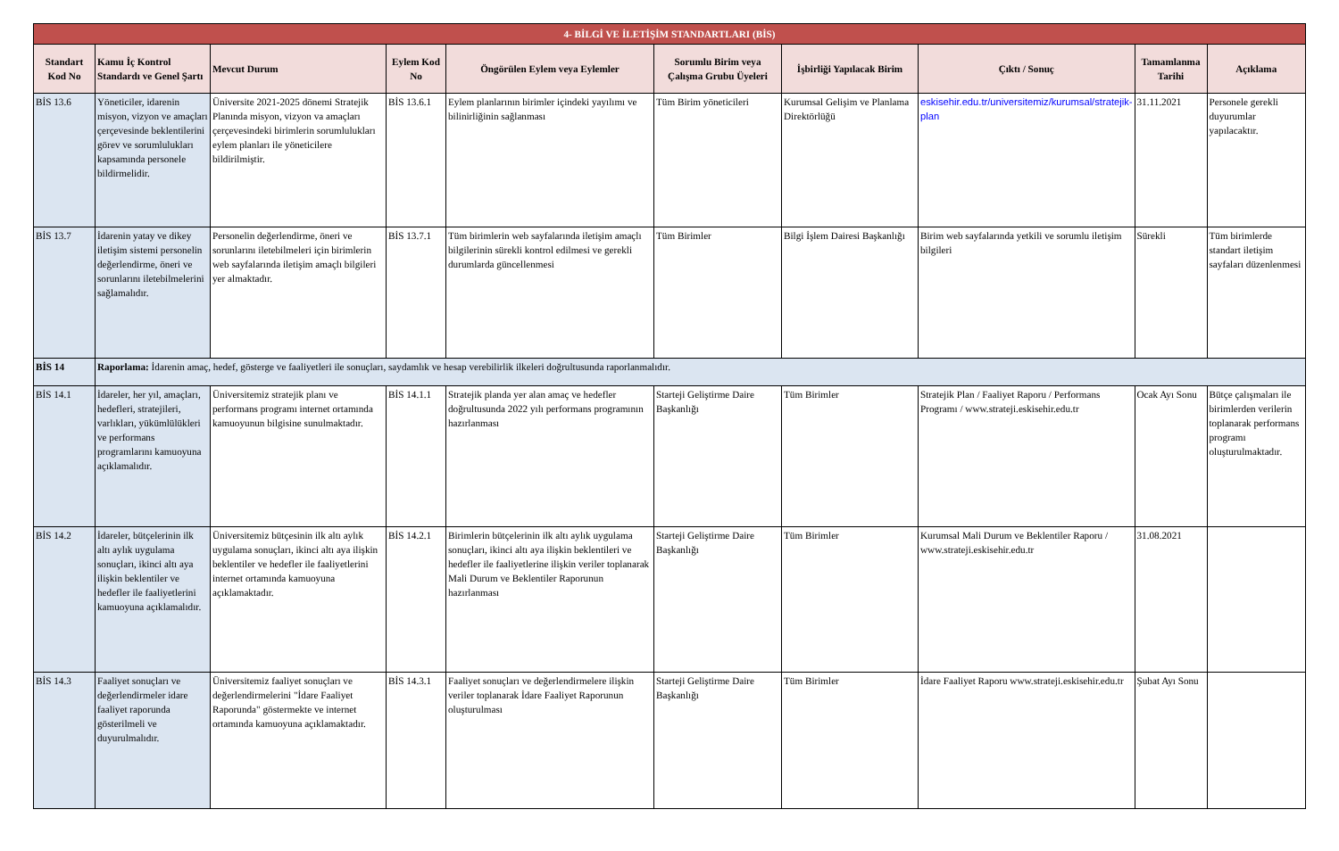| 4- BİLGİ VE İLETİŞİM STANDARTLARI (BİS) | | | | | | | | | |
| Standart Kod No | Kamu İç Kontrol Standardı ve Genel Şartı | Mevcut Durum | Eylem Kod No | Öngörülen Eylem veya Eylemler | Sorumlu Birim veya Çalışma Grubu Üyeleri | İşbirliği Yapılacak Birim | Çıktı / Sonuç | Tamamlanma Tarihi | Açıklama |
| BİS 13.6 | Yöneticiler, idarenin misyon, vizyon ve amaçları çerçevesinde beklentilerini görev ve sorumlulukları kapsamında personele bildirmelidir. | Üniversite 2021-2025 dönemi Stratejik Planında misyon, vizyon va amaçları çerçevesindeki birimlerin sorumlulukları eylem planları ile yöneticilere bildirilmiştir. | BİS 13.6.1 | Eylem planlarının birimler içindeki yayılımı ve bilinirliğinin sağlanması | Tüm Birim yöneticileri | Kurumsal Gelişim ve Planlama Direktörlüğü | eskisehir.edu.tr/universitemiz/kurumsal/stratejik-plan | 31.11.2021 | Personele gerekli duyurumlar yapılacaktır. |
| BİS 13.7 | İdarenin yatay ve dikey iletişim sistemi personelin değerlendirme, öneri ve sorunlarını iletebilmelerini sağlamalıdır. | Personelin değerlendirme, öneri ve sorunlarını iletebilmeleri için birimlerin web sayfalarında iletişim amaçlı bilgileri yer almaktadır. | BİS 13.7.1 | Tüm birimlerin web sayfalarında iletişim amaçlı bilgilerinin sürekli kontrol edilmesi ve gerekli durumlarda güncellenmesi | Tüm Birimler | Bilgi İşlem Dairesi Başkanlığı | Birim web sayfalarında yetkili ve sorumlu iletişim bilgileri | Sürekli | Tüm birimlerde standart iletişim sayfaları düzenlenmesi |
| BİS 14 | Raporlama: İdarenin amaç, hedef, gösterge ve faaliyetleri ile sonuçları, saydamlık ve hesap verebilirlik ilkeleri doğrultusunda raporlanmalıdır. | | | | | | | | |
| BİS 14.1 | İdareler, her yıl, amaçları, hedefleri, stratejileri, varlıkları, yükümlülükleri ve performans programlarını kamuoyuna açıklamalıdır. | Üniversitemiz stratejik planı ve performans programı internet ortamında kamuoyunun bilgisine sunulmaktadır. | BİS 14.1.1 | Stratejik planda yer alan amaç ve hedefler doğrultusunda 2022 yılı performans programının hazırlanması | Starteji Geliştirme Daire Başkanlığı | Tüm Birimler | Stratejik Plan / Faaliyet Raporu / Performans Programı / www.strateji.eskisehir.edu.tr | Ocak Ayı Sonu | Bütçe çalışmaları ile birimlerden verilerin toplanarak performans programı oluşturulmaktadır. |
| BİS 14.2 | İdareler, bütçelerinin ilk altı aylık uygulama sonuçları, ikinci altı aya ilişkin beklentiler ve hedefler ile faaliyetlerini kamuoyuna açıklamalıdır. | Üniversitemiz bütçesinin ilk altı aylık uygulama sonuçları, ikinci altı aya ilişkin beklentiler ve hedefler ile faaliyetlerini internet ortamında kamuoyuna açıklamaktadır. | BİS 14.2.1 | Birimlerin bütçelerinin ilk altı aylık uygulama sonuçları, ikinci altı aya ilişkin beklentileri ve hedefler ile faaliyetlerine ilişkin veriler toplanarak Mali Durum ve Beklentiler Raporunun hazırlanması | Starteji Geliştirme Daire Başkanlığı | Tüm Birimler | Kurumsal Mali Durum ve Beklentiler Raporu / www.strateji.eskisehir.edu.tr | 31.08.2021 | |
| BİS 14.3 | Faaliyet sonuçları ve değerlendirmeler idare faaliyet raporunda gösterilmeli ve duyurulmalıdır. | Üniversitemiz faaliyet sonuçları ve değerlendirmelerini "İdare Faaliyet Raporunda" göstermekte ve internet ortamında kamuoyuna açıklamaktadır. | BİS 14.3.1 | Faaliyet sonuçları ve değerlendirmelere ilişkin veriler toplanarak İdare Faaliyet Raporunun oluşturulması | Starteji Geliştirme Daire Başkanlığı | Tüm Birimler | İdare Faaliyet Raporu www.strateji.eskisehir.edu.tr | Şubat Ayı Sonu | |